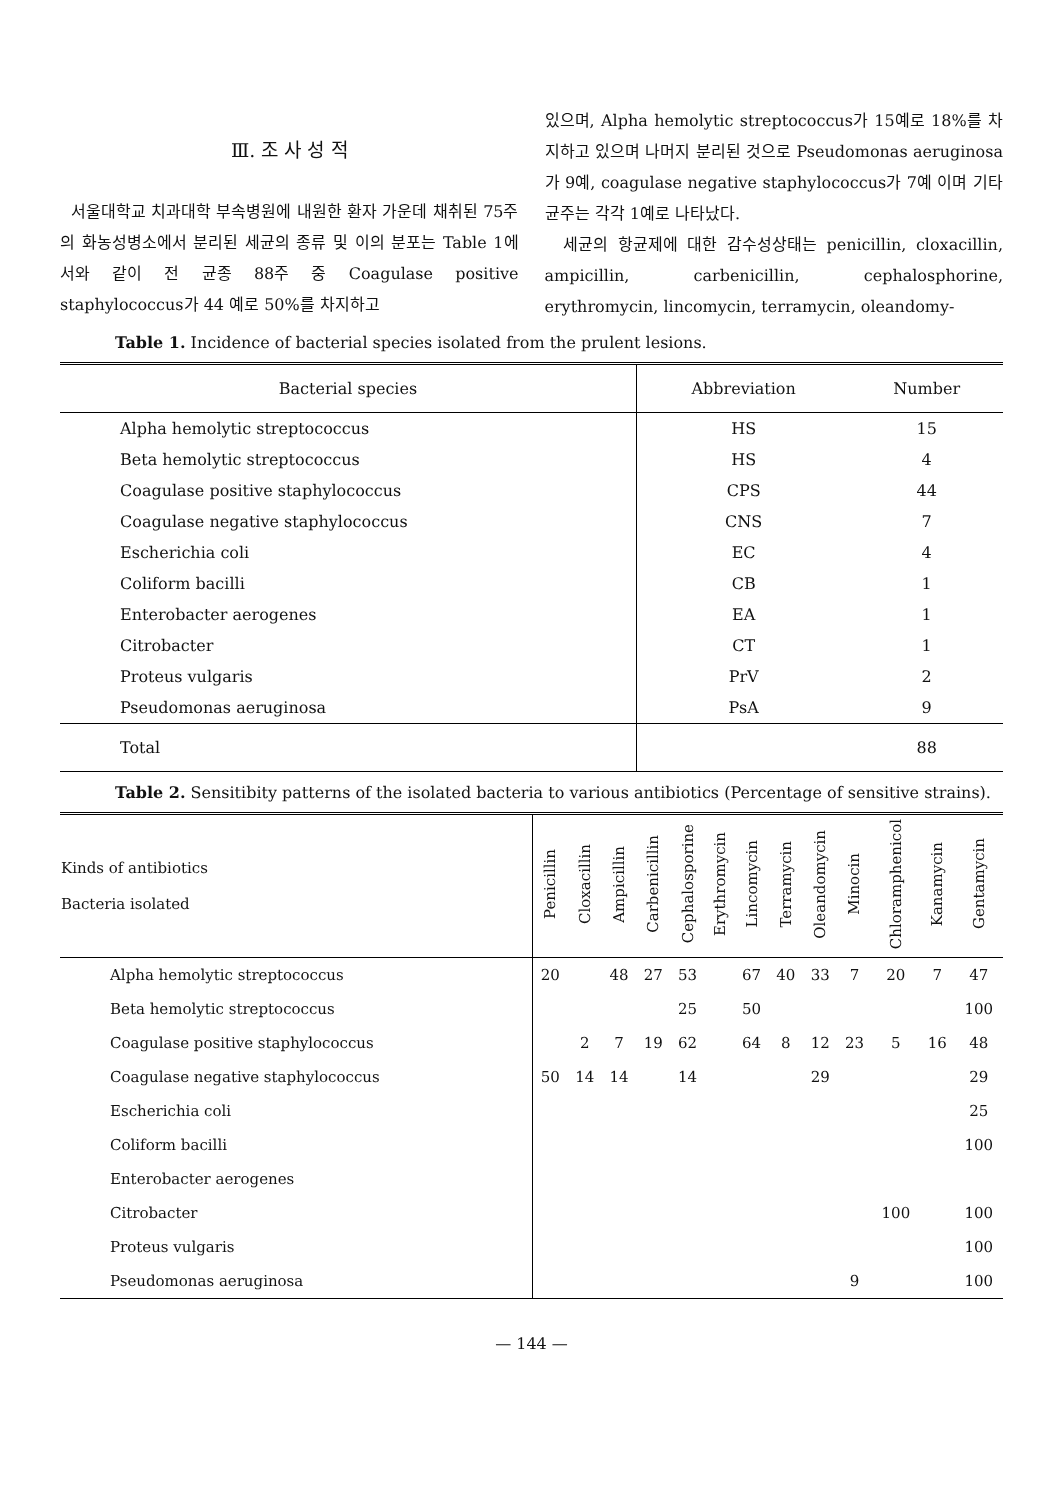Ⅲ. 조 사 성 적
서울대학교 치과대학 부속병원에 내원한 환자 가운데 채취된 75주의 화농성병소에서 분리된 세균의 종류 및 이의 분포는 Table 1에서와 같이 전 균종 88주 중 Coagulase positive staphylococcus가 44 예로 50%를 차지하고
있으며, Alpha hemolytic streptococcus가 15예로 18%를 차지하고 있으며 나머지 분리된 것으로 Pseudomonas aeruginosa가 9예, coagulase negative staphylococcus가 7예 이며 기타 균주는 각각 1예로 나타났다.
세균의 항균제에 대한 감수성상태는 penicillin, cloxacillin, ampicillin, carbenicillin, cephalosphorine, erythromycin, lincomycin, terramycin, oleandomy-
Table 1. Incidence of bacterial species isolated from the prulent lesions.
| Bacterial species | Abbreviation | Number |
| --- | --- | --- |
| Alpha hemolytic streptococcus | HS | 15 |
| Beta hemolytic streptococcus | HS | 4 |
| Coagulase positive staphylococcus | CPS | 44 |
| Coagulase negative staphylococcus | CNS | 7 |
| Escherichia coli | EC | 4 |
| Coliform bacilli | CB | 1 |
| Enterobacter aerogenes | EA | 1 |
| Citrobacter | CT | 1 |
| Proteus vulgaris | PrV | 2 |
| Pseudomonas aeruginosa | PsA | 9 |
| Total | | 88 |
Table 2. Sensitibity patterns of the isolated bacteria to various antibiotics (Percentage of sensitive strains).
| Kinds of antibiotics Bacteria isolated | Penicillin | Cloxacillin | Ampicillin | Carbenicillin | Cephalosporine | Erythromycin | Lincomycin | Terramycin | Oleandomycin | Minocin | Chloramphenicol | Kanamycin | Gentamycin |
| --- | --- | --- | --- | --- | --- | --- | --- | --- | --- | --- | --- | --- | --- |
| Alpha hemolytic streptococcus | 20 | | 48 | 27 | 53 | | 67 | 40 | 33 | 7 | 20 | 7 | 47 |
| Beta hemolytic streptococcus | | | | | 25 | | 50 | | | | | | 100 |
| Coagulase positive staphylococcus | | 2 | 7 | 19 | 62 | | 64 | 8 | 12 | 23 | 5 | 16 | 48 |
| Coagulase negative staphylococcus | 50 | 14 | 14 | | 14 | | | | 29 | | | | 29 |
| Escherichia coli | | | | | | | | | | | | | 25 |
| Coliform bacilli | | | | | | | | | | | | | 100 |
| Enterobacter aerogenes | | | | | | | | | | | | | |
| Citrobacter | | | | | | | | | | | 100 | | 100 |
| Proteus vulgaris | | | | | | | | | | | | | 100 |
| Pseudomonas aeruginosa | | | | | | | | | | 9 | | | 100 |
— 144 —